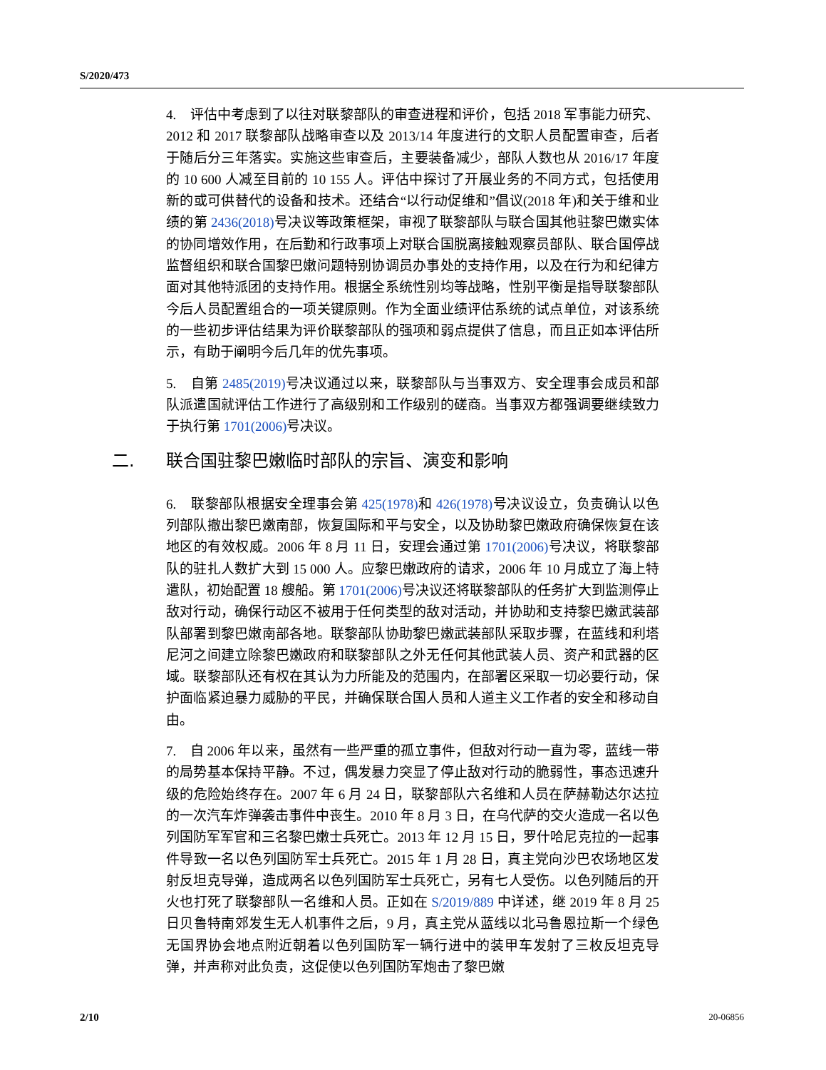S/2020/473
4. 评估中考虑到了以往对联黎部队的审查进程和评价，包括 2018 军事能力研究、2012 和 2017 联黎部队战略审查以及 2013/14 年度进行的文职人员配置审查，后者于随后分三年落实。实施这些审查后，主要装备减少，部队人数也从 2016/17 年度的 10 600 人减至目前的 10 155 人。评估中探讨了开展业务的不同方式，包括使用新的或可供替代的设备和技术。还结合“以行动促维和”倡议(2018 年)和关于维和业绩的第 2436(2018) 号决议等政策框架，审视了联黎部队与联合国其他驻黎巴嫩实体的协同增效作用，在后勤和行政事项上对联合国脱离接触观察员部队、联合国停战监督组织和联合国黎巴嫩问题特别协调员办事处的支持作用，以及在行为和纪律方面对其他特派团的支持作用。根据全系统性别均等战略，性别平衡是指导联黎部队今后人员配置组合的一项关键原则。作为全面业绩评估系统的试点单位，对该系统的一些初步评估结果为评价联黎部队的强项和弱点提供了信息，而且正如本评估所示，有助于阐明今后几年的优先事项。
5. 自第 2485(2019) 号决议通过以来，联黎部队与当事双方、安全理事会成员和部队派遣国就评估工作进行了高级别和工作级别的磋商。当事双方都强调要继续致力于执行第 1701(2006) 号决议。
二. 联合国驻黎巴嫩临时部队的宗旨、演变和影响
6. 联黎部队根据安全理事会第 425(1978) 和 426(1978) 号决议设立，负责确认以色列部队撤出黎巴嫩南部，恢复国际和平与安全，以及协助黎巴嫩政府确保恢复在该地区的有效权威。2006 年 8 月 11 日，安理会通过第 1701(2006) 号决议，将联黎部队的驻扎人数扩大到 15 000 人。应黎巴嫩政府的请求，2006 年 10 月成立了海上特遣队，初始配置 18 艘船。第 1701(2006) 号决议还将联黎部队的任务扩大到监测停止敌对行动，确保行动区不被用于任何类型的敌对活动，并协助和支持黎巴嫩武装部队部署到黎巴嫩南部各地。联黎部队协助黎巴嫩武装部队采取步骤，在蓝线和利塔尼河之间建立除黎巴嫩政府和联黎部队之外无任何其他武装人员、资产和武器的区域。联黎部队还有权在其认为力所能及的范围内，在部署区采取一切必要行动，保护面临紧迫暴力威胁的平民，并确保联合国人员和人道主义工作者的安全和移动自由。
7. 自 2006 年以来，虽然有一些严重的孤立事件，但敌对行动一直为零，蓝线一带的局势基本保持平静。不过，偶发暴力突显了停止敌对行动的脆弱性，事态迅速升级的危险始终存在。2007 年 6 月 24 日，联黎部队六名维和人员在萨赫勒达尔达拉的一次汽车炸弹袭击事件中丧生。2010 年 8 月 3 日，在乌代萨的交火造成一名以色列国防军军官和三名黎巴嫩士兵死亡。2013 年 12 月 15 日，罗什哈尼克拉的一起事件导致一名以色列国防军士兵死亡。2015 年 1 月 28 日，真主党向沙巴农场地区发射反坦克导弹，造成两名以色列国防军士兵死亡，另有七人受伤。以色列随后的开火也打死了联黎部队一名维和人员。正如在 S/2019/889 中详述，继 2019 年 8 月 25 日贝鲁特南郊发生无人机事件之后，9 月，真主党从蓝线以北马鲁恩拉斯一个绿色无国界协会地点附近朝着以色列国防军一辆行进中的装甲车发射了三枚反坦克导弹，并声称对此负责，这促使以色列国防军炮击了黎巴嫩
2/10 20-06856